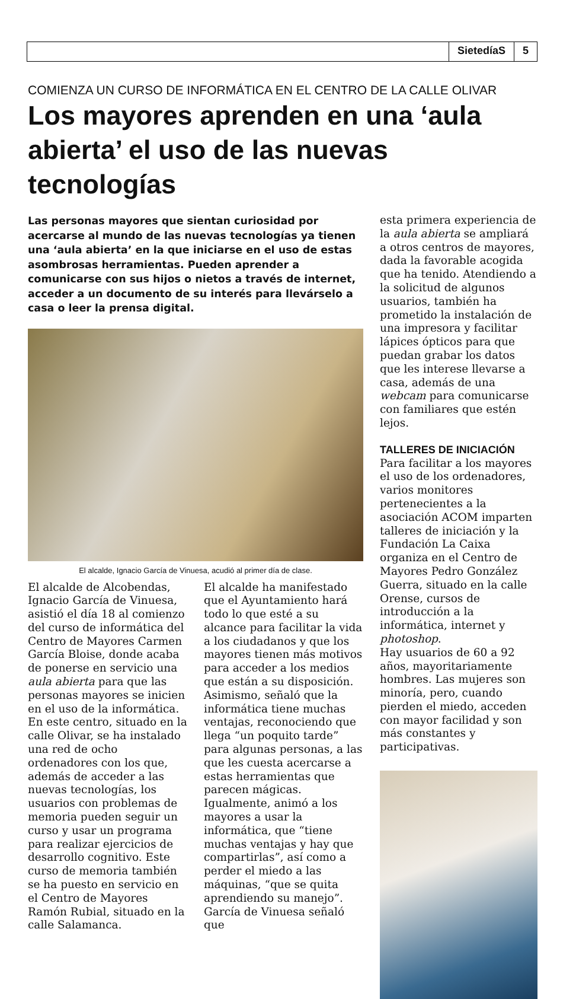SietedíaS 5
COMIENZA UN CURSO DE INFORMÁTICA EN EL CENTRO DE LA CALLE OLIVAR
Los mayores aprenden en una ‘aula abierta’ el uso de las nuevas tecnologías
Las personas mayores que sientan curiosidad por acercarse al mundo de las nuevas tecnologías ya tienen una ‘aula abierta’ en la que iniciarse en el uso de estas asombrosas herramientas. Pueden aprender a comunicarse con sus hijos o nietos a través de internet, acceder a un documento de su interés para llevárselo a casa o leer la prensa digital.
El alcalde, Ignacio García de Vinuesa, acudió al primer día de clase.
El alcalde de Alcobendas, Ignacio García de Vinuesa, asistió el día 18 al comienzo del curso de informática del Centro de Mayores Carmen García Bloise, donde acaba de ponerse en servicio una aula abierta para que las personas mayores se inicien en el uso de la informática.
En este centro, situado en la calle Olivar, se ha instalado una red de ocho ordenadores con los que, además de acceder a las nuevas tecnologías, los usuarios con problemas de memoria pueden seguir un curso y usar un programa para realizar ejercicios de desarrollo cognitivo. Este curso de memoria también se ha puesto en servicio en el Centro de Mayores Ramón Rubial, situado en la calle Salamanca.
El alcalde ha manifestado que el Ayuntamiento hará todo lo que esté a su alcance para facilitar la vida a los ciudadanos y que los mayores tienen más motivos para acceder a los medios que están a su disposición. Asimismo, señaló que la informática tiene muchas ventajas, reconociendo que llega “un poquito tarde” para algunas personas, a las que les cuesta acercarse a estas herramientas que parecen mágicas. Igualmente, animó a los mayores a usar la informática, que “tiene muchas ventajas y hay que compartirlas”, así como a perder el miedo a las máquinas, “que se quita aprendiendo su manejo”.
García de Vinuesa señaló que
esta primera experiencia de la aula abierta se ampliará a otros centros de mayores, dada la favorable acogida que ha tenido. Atendiendo a la solicitud de algunos usuarios, también ha prometido la instalación de una impresora y facilitar lápices ópticos para que puedan grabar los datos que les interese llevarse a casa, además de una webcam para comunicarse con familiares que estén lejos.
TALLERES DE INICIACIÓN
Para facilitar a los mayores el uso de los ordenadores, varios monitores pertenecientes a la asociación ACOM imparten talleres de iniciación y la Fundación La Caixa organiza en el Centro de Mayores Pedro González Guerra, situado en la calle Orense, cursos de introducción a la informática, internet y photoshop.
Hay usuarios de 60 a 92 años, mayoritariamente hombres. Las mujeres son minoría, pero, cuando pierden el miedo, acceden con mayor facilidad y son más constantes y participativas.